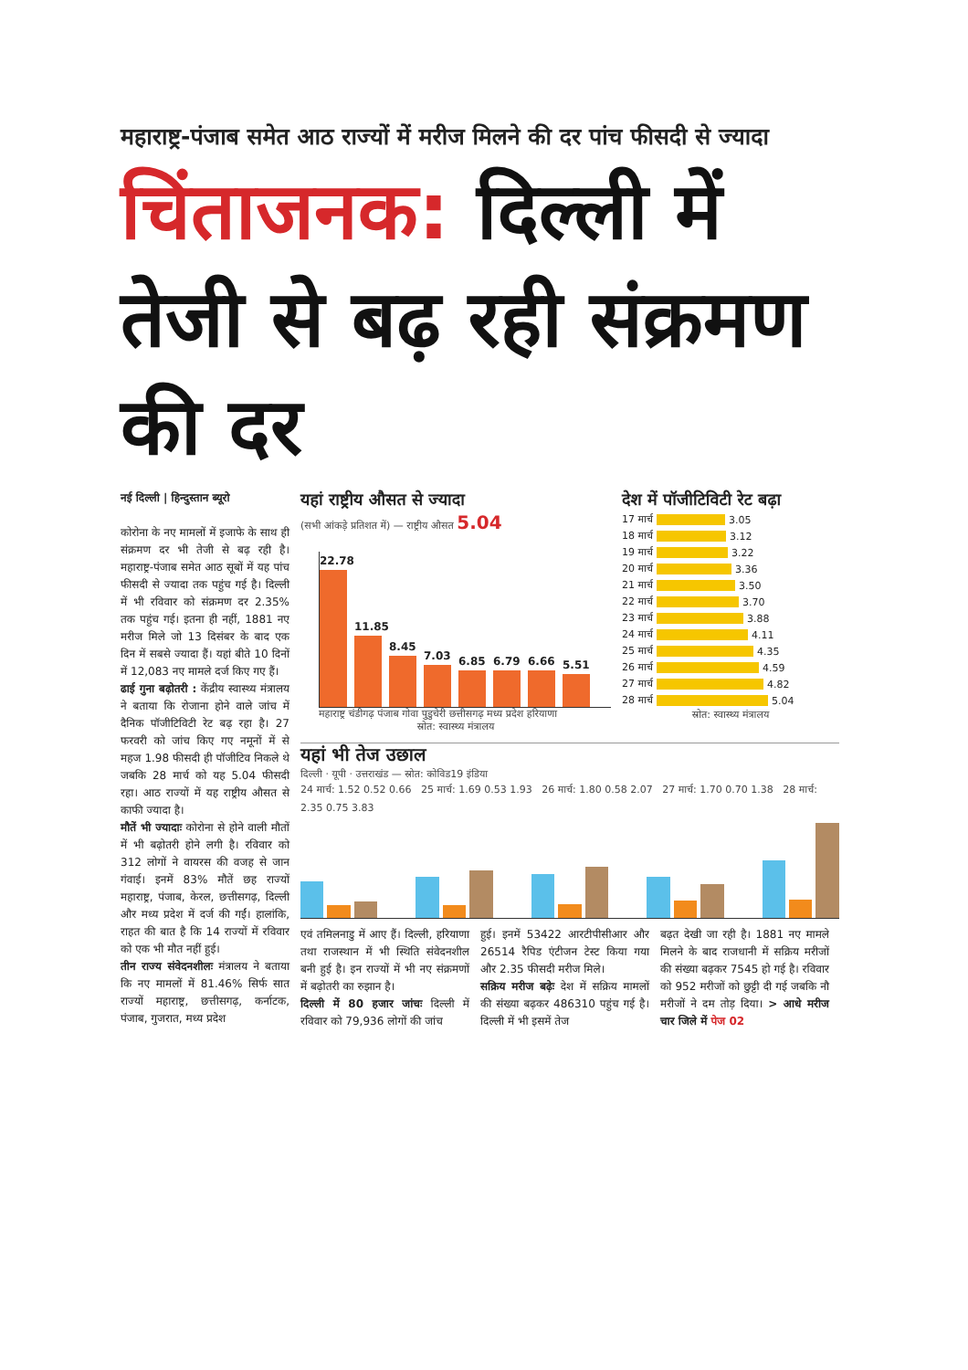महाराष्ट्र-पंजाब समेत आठ राज्यों में मरीज मिलने की दर पांच फीसदी से ज्यादा
चिंताजनक: दिल्ली में तेजी से बढ़ रही संक्रमण की दर
नई दिल्ली | हिन्दुस्तान ब्यूरो
कोरोना के नए मामलों में इजाफे के साथ ही संक्रमण दर भी तेजी से बढ़ रही है। महाराष्ट्र-पंजाब समेत आठ सूबों में यह पांच फीसदी से ज्यादा तक पहुंच गई है। दिल्ली में भी रविवार को संक्रमण दर 2.35% तक पहुंच गई। इतना ही नहीं, 1881 नए मरीज मिले जो 13 दिसंबर के बाद एक दिन में सबसे ज्यादा हैं। यहां बीते 10 दिनों में 12,083 नए मामले दर्ज किए गए हैं।
ढाई गुना बढ़ोतरी : केंद्रीय स्वास्थ्य मंत्रालय ने बताया कि रोजाना होने वाले जांच में दैनिक पॉजीटिविटी रेट बढ़ रहा है। 27 फरवरी को जांच किए गए नमूनों में से महज 1.98 फीसदी ही पॉजीटिव निकले थे जबकि 28 मार्च को यह 5.04 फीसदी रहा। आठ राज्यों में यह राष्ट्रीय औसत से काफी ज्यादा है।
मौतें भी ज्यादाः कोरोना से होने वाली मौतों में भी बढ़ोतरी होने लगी है। रविवार को 312 लोगों ने वायरस की वजह से जान गंवाई। इनमें 83% मौतें छह राज्यों महाराष्ट्र, पंजाब, केरल, छत्तीसगढ़, दिल्ली और मध्य प्रदेश में दर्ज की गईं। हालांकि, राहत की बात है कि 14 राज्यों में रविवार को एक भी मौत नहीं हुई।
तीन राज्य संवेदनशीलः मंत्रालय ने बताया कि नए मामलों में 81.46% सिर्फ सात राज्यों महाराष्ट्र, छत्तीसगढ़, कर्नाटक, पंजाब, गुजरात, मध्य प्रदेश
यहां राष्ट्रीय औसत से ज्यादा
(सभी आंकड़े प्रतिशत में) — राष्ट्रीय औसत 5.04
22.78
11.85
8.45
7.03
6.85
6.79
6.66
5.51
महाराष्ट्र चंडीगढ़ पंजाब गोवा पुडुचेरी छत्तीसगढ़ मध्य प्रदेश हरियाणा
स्रोत: स्वास्थ्य मंत्रालय
देश में पॉजीटिविटी रेट बढ़ा
17 मार्च 3.05
18 मार्च 3.12
19 मार्च 3.22
20 मार्च 3.36
21 मार्च 3.50
22 मार्च 3.70
23 मार्च 3.88
24 मार्च 4.11
25 मार्च 4.35
26 मार्च 4.59
27 मार्च 4.82
28 मार्च 5.04
स्रोत: स्वास्थ्य मंत्रालय
यहां भी तेज उछाल
दिल्ली · यूपी · उत्तराखंड — स्रोत: कोविड19 इंडिया
24 मार्च: 1.52 0.52 0.66 25 मार्च: 1.69 0.53 1.93 26 मार्च: 1.80 0.58 2.07 27 मार्च: 1.70 0.70 1.38 28 मार्च: 2.35 0.75 3.83
एवं तमिलनाडु में आए हैं। दिल्ली, हरियाणा तथा राजस्थान में भी स्थिति संवेदनशील बनी हुई है। इन राज्यों में भी नए संक्रमणों में बढ़ोतरी का रुझान है।
दिल्ली में 80 हजार जांचः दिल्ली में रविवार को 79,936 लोगों की जांच
हुई। इनमें 53422 आरटीपीसीआर और 26514 रैपिड एंटीजन टेस्ट किया गया और 2.35 फीसदी मरीज मिले।
सक्रिय मरीज बढ़ेः देश में सक्रिय मामलों की संख्या बढ़कर 486310 पहुंच गई है। दिल्ली में भी इसमें तेज
बढ़त देखी जा रही है। 1881 नए मामले मिलने के बाद राजधानी में सक्रिय मरीजों की संख्या बढ़कर 7545 हो गई है। रविवार को 952 मरीजों को छुट्टी दी गई जबकि नौ मरीजों ने दम तोड़ दिया। > आधे मरीज चार जिले में पेज 02